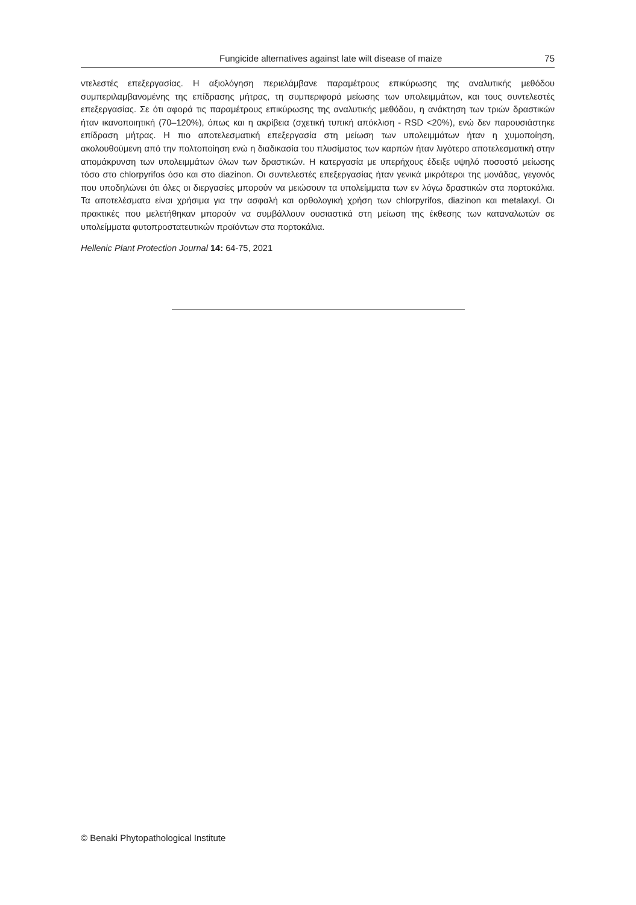Fungicide alternatives against late wilt disease of maize 75
ντελεστές επεξεργασίας. Η αξιολόγηση περιελάμβανε παραμέτρους επικύρωσης της αναλυτικής μεθόδου συμπεριλαμβανομένης της επίδρασης μήτρας, τη συμπεριφορά μείωσης των υπολειμμάτων, και τους συντελεστές επεξεργασίας. Σε ότι αφορά τις παραμέτρους επικύρωσης της αναλυτικής μεθόδου, η ανάκτηση των τριών δραστικών ήταν ικανοποιητική (70–120%), όπως και η ακρίβεια (σχετική τυπική απόκλιση - RSD <20%), ενώ δεν παρουσιάστηκε επίδραση μήτρας. Η πιο αποτελεσματική επεξεργασία στη μείωση των υπολειμμάτων ήταν η χυμοποίηση, ακολουθούμενη από την πολτοποίηση ενώ η διαδικασία του πλυσίματος των καρπών ήταν λιγότερο αποτελεσματική στην απομάκρυνση των υπολειμμάτων όλων των δραστικών. Η κατεργασία με υπερήχους έδειξε υψηλό ποσοστό μείωσης τόσο στο chlorpyrifos όσο και στο diazinon. Οι συντελεστές επεξεργασίας ήταν γενικά μικρότεροι της μονάδας, γεγονός που υποδηλώνει ότι όλες οι διεργασίες μπορούν να μειώσουν τα υπολείμματα των εν λόγω δραστικών στα πορτοκάλια. Τα αποτελέσματα είναι χρήσιμα για την ασφαλή και ορθολογική χρήση των chlorpyrifos, diazinon και metalaxyl. Οι πρακτικές που μελετήθηκαν μπορούν να συμβάλλουν ουσιαστικά στη μείωση της έκθεσης των καταναλωτών σε υπολείμματα φυτοπροστατευτικών προϊόντων στα πορτοκάλια.
Hellenic Plant Protection Journal 14: 64-75, 2021
© Benaki Phytopathological Institute